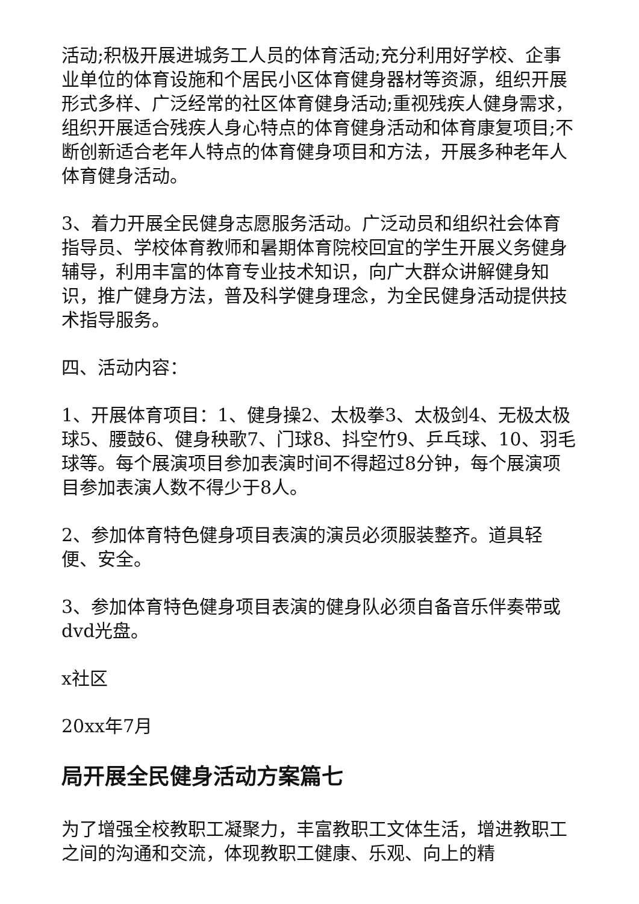活动;积极开展进城务工人员的体育活动;充分利用好学校、企事业单位的体育设施和个居民小区体育健身器材等资源，组织开展形式多样、广泛经常的社区体育健身活动;重视残疾人健身需求，组织开展适合残疾人身心特点的体育健身活动和体育康复项目;不断创新适合老年人特点的体育健身项目和方法，开展多种老年人体育健身活动。
3、着力开展全民健身志愿服务活动。广泛动员和组织社会体育指导员、学校体育教师和暑期体育院校回宜的学生开展义务健身辅导，利用丰富的体育专业技术知识，向广大群众讲解健身知识，推广健身方法，普及科学健身理念，为全民健身活动提供技术指导服务。
四、活动内容：
1、开展体育项目：1、健身操2、太极拳3、太极剑4、无极太极球5、腰鼓6、健身秧歌7、门球8、抖空竹9、乒乓球、10、羽毛球等。每个展演项目参加表演时间不得超过8分钟，每个展演项目参加表演人数不得少于8人。
2、参加体育特色健身项目表演的演员必须服装整齐。道具轻便、安全。
3、参加体育特色健身项目表演的健身队必须自备音乐伴奏带或dvd光盘。
x社区
20xx年7月
局开展全民健身活动方案篇七
为了增强全校教职工凝聚力，丰富教职工文体生活，增进教职工之间的沟通和交流，体现教职工健康、乐观、向上的精